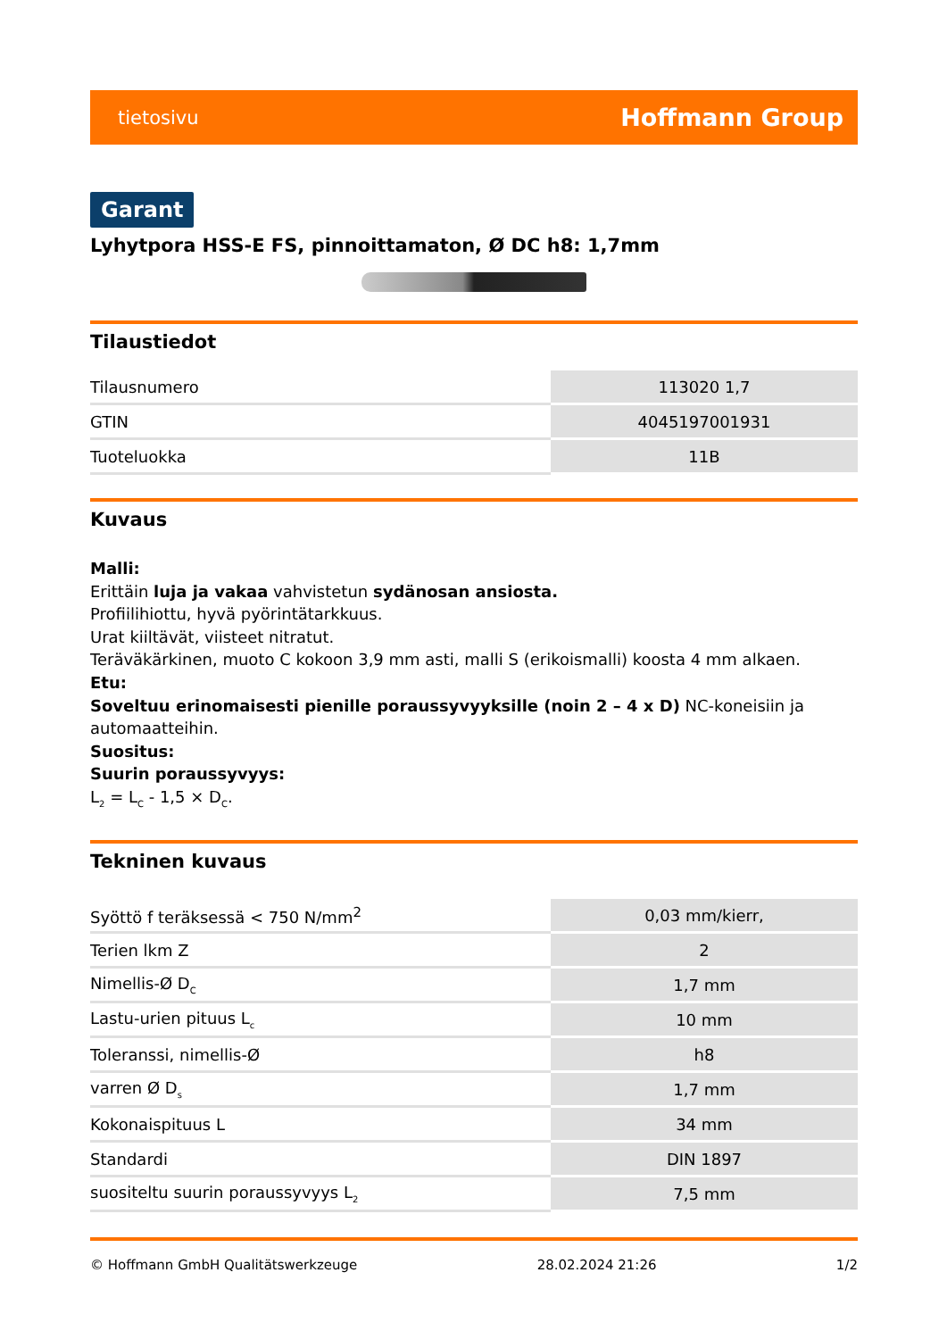tietosivu Hoffmann Group
Garant
Lyhytpora HSS-E FS, pinnoittamaton, Ø DC h8: 1,7mm
Tilaustiedot
| Tilausnumero | 113020 1,7 |
| GTIN | 4045197001931 |
| Tuoteluokka | 11B |
Kuvaus
Malli:
Erittäin luja ja vakaa vahvistetun sydänosan ansiosta.
Profiilihiottu, hyvä pyörintätarkkuus.
Urat kiiltävät, viisteet nitratut.
Teräväkärkinen, muoto C kokoon 3,9 mm asti, malli S (erikoismalli) koosta 4 mm alkaen.
Etu:
Soveltuu erinomaisesti pienille poraussyvyyksille (noin 2 – 4 x D) NC-koneisiin ja automaatteihin.
Suositus:
Suurin poraussyvyys:
L<sub>2</sub> = L<sub>C</sub> - 1,5 × D<sub>C</sub>.
Tekninen kuvaus
| Syöttö f teräksessä < 750 N/mm<sup>2</sup> | 0,03 mm/kierr, |
| Terien lkm Z | 2 |
| Nimellis-Ø D<sub>C</sub> | 1,7 mm |
| Lastu-urien pituus L<sub>c</sub> | 10 mm |
| Toleranssi, nimellis-Ø | h8 |
| varren Ø D<sub>s</sub> | 1,7 mm |
| Kokonaispituus L | 34 mm |
| Standardi | DIN 1897 |
| suositeltu suurin poraussyvyys L<sub>2</sub> | 7,5 mm |
© Hoffmann GmbH Qualitätswerkzeuge 28.02.2024 21:26 1/2